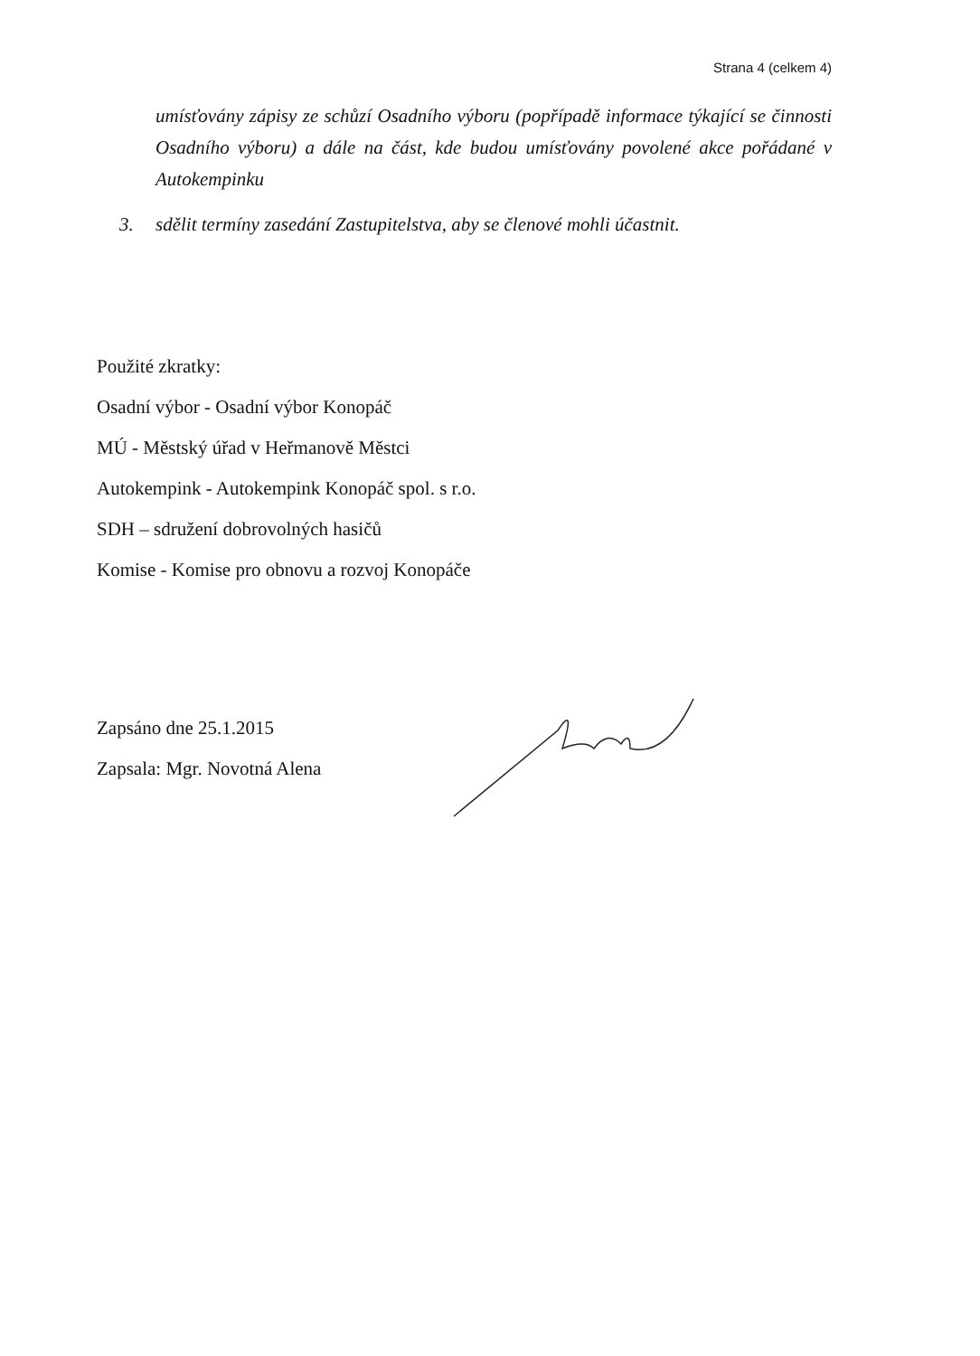Strana 4 (celkem 4)
umísťovány zápisy ze schůzí Osadního výboru (popřípadě informace týkající se činnosti Osadního výboru) a dále na část, kde budou umísťovány povolené akce pořádané v Autokempinku
3. sdělit termíny zasedání Zastupitelstva, aby se členové mohli účastnit.
Použité zkratky:
Osadní výbor - Osadní výbor Konopáč
MÚ - Městský úřad v Heřmanově Městci
Autokempink - Autokempink Konopáč spol. s r.o.
SDH – sdružení dobrovolných hasičů
Komise - Komise pro obnovu a rozvoj Konopáče
Zapsáno dne 25.1.2015
Zapsala: Mgr. Novotná Alena